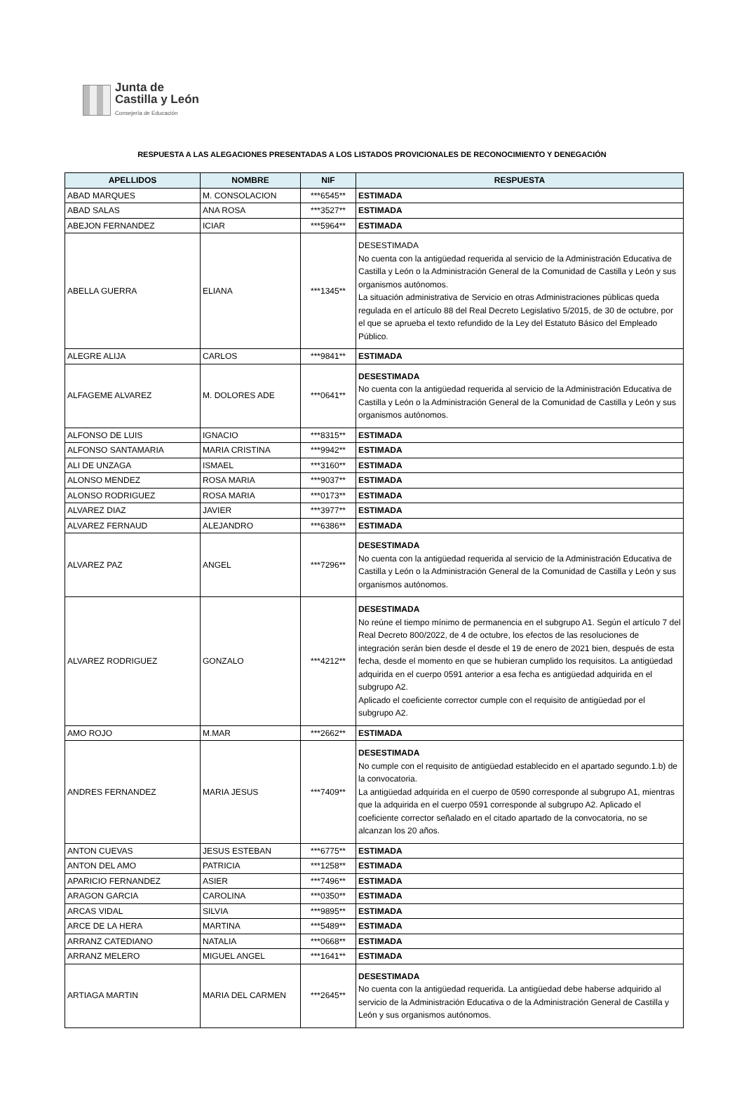Junta de
Castilla y León
Consejería de Educación
RESPUESTA A LAS ALEGACIONES PRESENTADAS A LOS LISTADOS PROVICIONALES DE RECONOCIMIENTO Y DENEGACIÓN
| APELLIDOS | NOMBRE | NIF | RESPUESTA |
| --- | --- | --- | --- |
| ABAD MARQUES | M. CONSOLACION | ***6545** | ESTIMADA |
| ABAD SALAS | ANA ROSA | ***3527** | ESTIMADA |
| ABEJON FERNANDEZ | ICIAR | ***5964** | ESTIMADA |
| ABELLA GUERRA | ELIANA | ***1345** | DESESTIMADA No cuenta con la antigüedad requerida al servicio de la Administración Educativa de Castilla y León o la Administración General de la Comunidad de Castilla y León y sus organismos autónomos. La situación administrativa de Servicio en otras Administraciones públicas queda regulada en el artículo 88 del Real Decreto Legislativo 5/2015, de 30 de octubre, por el que se aprueba el texto refundido de la Ley del Estatuto Básico del Empleado Público. |
| ALEGRE ALIJA | CARLOS | ***9841** | ESTIMADA |
| ALFAGEME ALVAREZ | M. DOLORES ADE | ***0641** | DESESTIMADA No cuenta con la antigüedad requerida al servicio de la Administración Educativa de Castilla y León o la Administración General de la Comunidad de Castilla y León y sus organismos autónomos. |
| ALFONSO DE LUIS | IGNACIO | ***8315** | ESTIMADA |
| ALFONSO SANTAMARIA | MARIA CRISTINA | ***9942** | ESTIMADA |
| ALI DE UNZAGA | ISMAEL | ***3160** | ESTIMADA |
| ALONSO MENDEZ | ROSA MARIA | ***9037** | ESTIMADA |
| ALONSO RODRIGUEZ | ROSA MARIA | ***0173** | ESTIMADA |
| ALVAREZ DIAZ | JAVIER | ***3977** | ESTIMADA |
| ALVAREZ FERNAUD | ALEJANDRO | ***6386** | ESTIMADA |
| ALVAREZ PAZ | ANGEL | ***7296** | DESESTIMADA No cuenta con la antigüedad requerida al servicio de la Administración Educativa de Castilla y León o la Administración General de la Comunidad de Castilla y León y sus organismos autónomos. |
| ALVAREZ RODRIGUEZ | GONZALO | ***4212** | DESESTIMADA No reúne el tiempo mínimo de permanencia en el subgrupo A1. Según el artículo 7 del Real Decreto 800/2022, de 4 de octubre, los efectos de las resoluciones de integración serán bien desde el desde el 19 de enero de 2021 bien, después de esta fecha, desde el momento en que se hubieran cumplido los requisitos. La antigüedad adquirida en el cuerpo 0591 anterior a esa fecha es antigüedad adquirida en el subgrupo A2. Aplicado el coeficiente corrector cumple con el requisito de antigüedad por el subgrupo A2. |
| AMO ROJO | M.MAR | ***2662** | ESTIMADA |
| ANDRES FERNANDEZ | MARIA JESUS | ***7409** | DESESTIMADA No cumple con el requisito de antigüedad establecido en el apartado segundo.1.b) de la convocatoria. La antigüedad adquirida en el cuerpo de 0590 corresponde al subgrupo A1, mientras que la adquirida en el cuerpo 0591 corresponde al subgrupo A2. Aplicado el coeficiente corrector señalado en el citado apartado de la convocatoria, no se alcanzan los 20 años. |
| ANTON CUEVAS | JESUS ESTEBAN | ***6775** | ESTIMADA |
| ANTON DEL AMO | PATRICIA | ***1258** | ESTIMADA |
| APARICIO FERNANDEZ | ASIER | ***7496** | ESTIMADA |
| ARAGON GARCIA | CAROLINA | ***0350** | ESTIMADA |
| ARCAS VIDAL | SILVIA | ***9895** | ESTIMADA |
| ARCE DE LA HERA | MARTINA | ***5489** | ESTIMADA |
| ARRANZ CATEDIANO | NATALIA | ***0668** | ESTIMADA |
| ARRANZ MELERO | MIGUEL ANGEL | ***1641** | ESTIMADA |
| ARTIAGA MARTIN | MARIA DEL CARMEN | ***2645** | DESESTIMADA No cuenta con la antigüedad requerida. La antigüedad debe haberse adquirido al servicio de la Administración Educativa o de la Administración General de Castilla y León y sus organismos autónomos. |